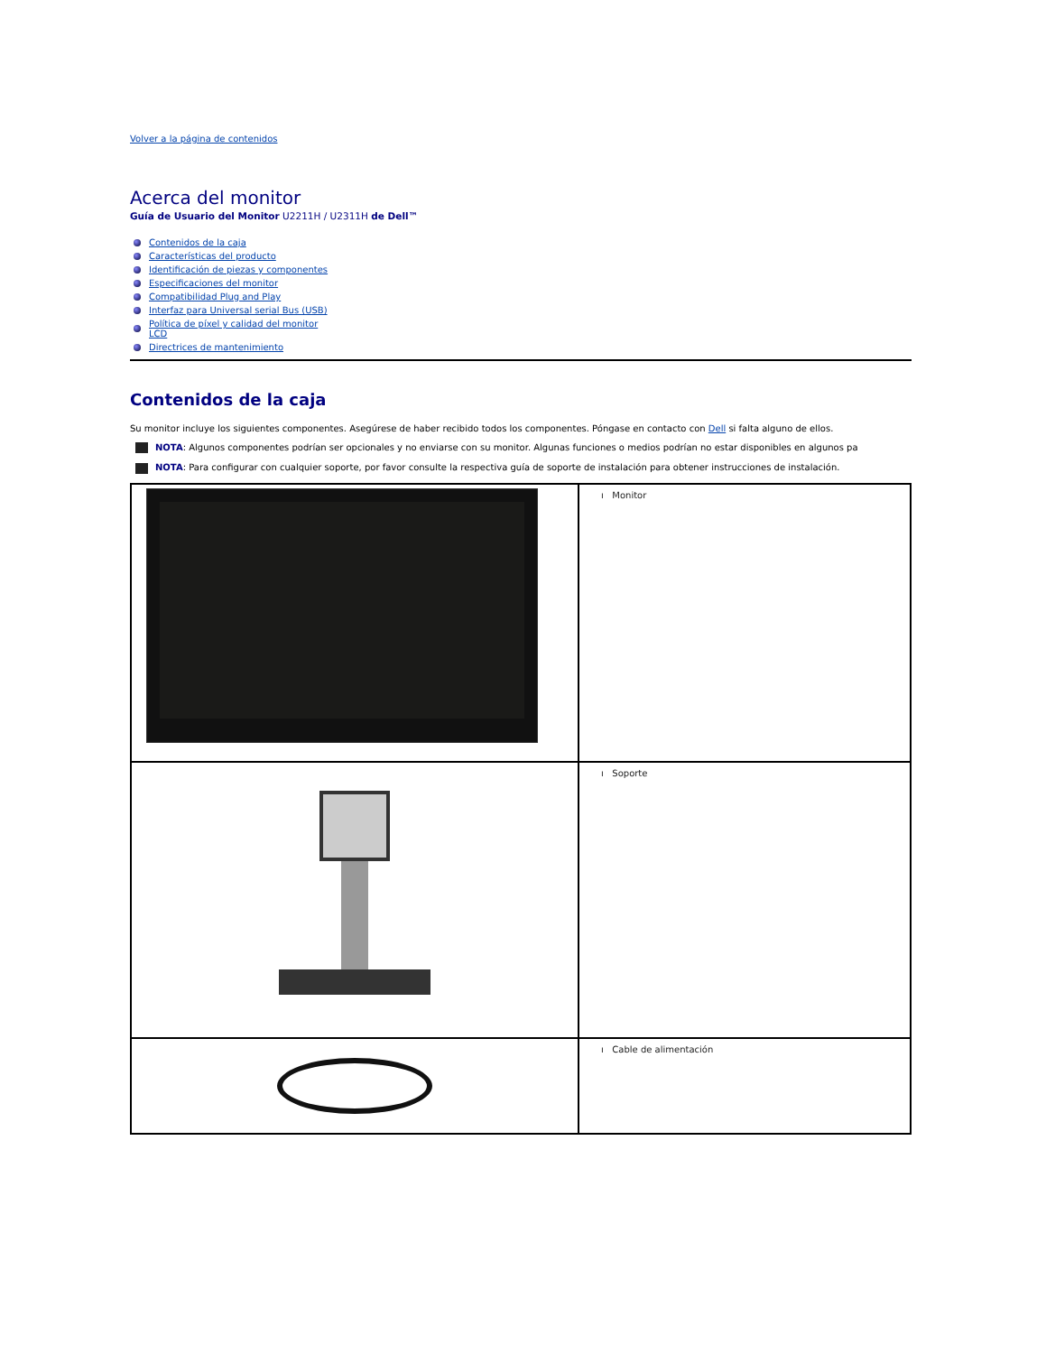Volver a la página de contenidos
Acerca del monitor
Guía de Usuario del Monitor U2211H / U2311H de Dell™
Contenidos de la caja
Características del producto
Identificación de piezas y componentes
Especificaciones del monitor
Compatibilidad Plug and Play
Interfaz para Universal serial Bus (USB)
Política de píxel y calidad del monitor LCD
Directrices de mantenimiento
Contenidos de la caja
Su monitor incluye los siguientes componentes. Asegúrese de haber recibido todos los componentes. Póngase en contacto con Dell si falta alguno de ellos.
NOTA: Algunos componentes podrían ser opcionales y no enviarse con su monitor. Algunas funciones o medios podrían no estar disponibles en algunos pa
NOTA: Para configurar con cualquier soporte, por favor consulte la respectiva guía de soporte de instalación para obtener instrucciones de instalación.
| | ı Monitor |
| | ı Soporte |
| | ı Cable de alimentación |